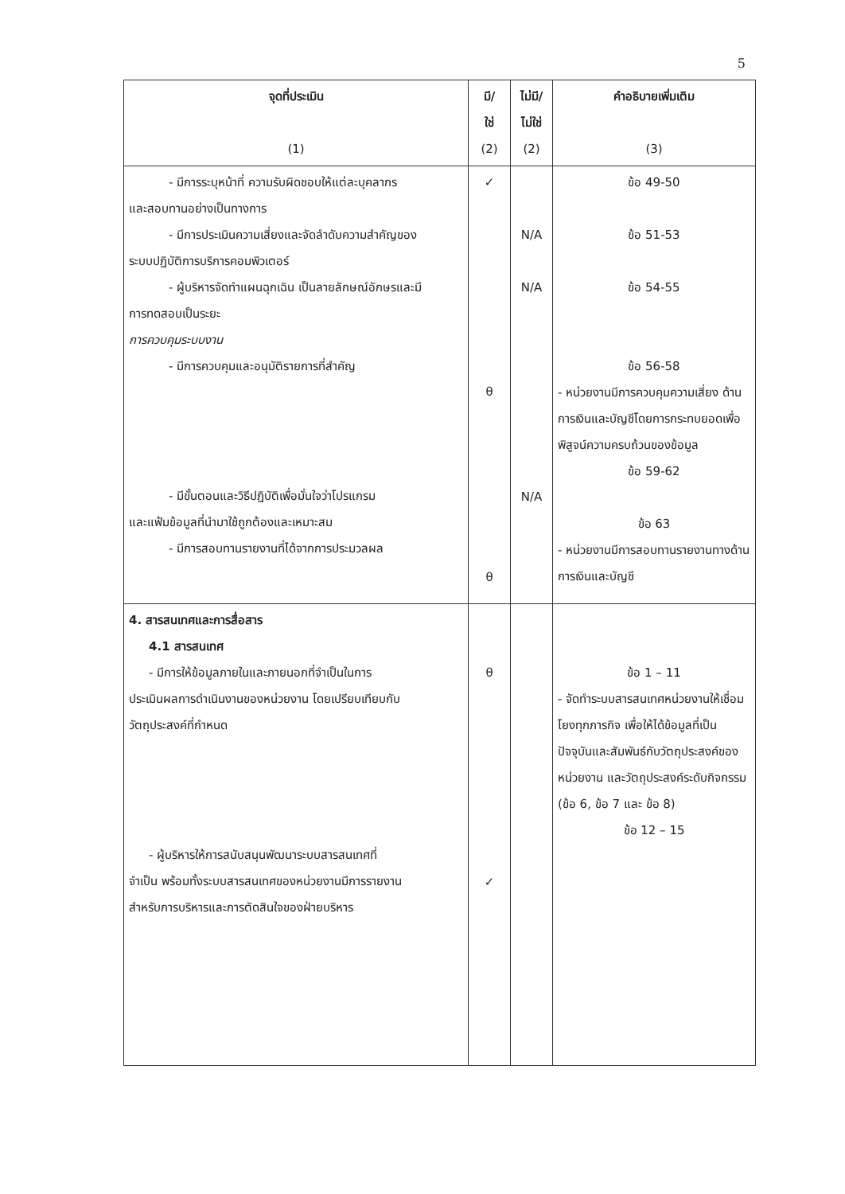5
| จุดที่ประเมิน (1) | มี/ ใช่ (2) | ไม่มี/ ไม่ใช่ (2) | คำอธิบายเพิ่มเติม (3) |
| --- | --- | --- | --- |
| - มีการระบุหน้าที่ ความรับผิดชอบให้แต่ละบุคลากร และสอบทานอย่างเป็นทางการ - มีการประเมินความเสี่ยงและจัดลำดับความสำคัญของ ระบบปฏิบัติการบริการคอมพิวเตอร์ - ผู้บริหารจัดทำแผนฉุกเฉิน เป็นลายลักษณ์อักษรและมี การทดสอบเป็นระยะ การควบคุมระบบงาน - มีการควบคุมและอนุมัติรายการที่สำคัญ - มีขั้นตอนและวิธีปฏิบัติเพื่อมั่นใจว่าโปรแกรม และแฟ้มข้อมูลที่นำมาใช้ถูกต้องและเหมาะสม - มีการสอบทานรายงานที่ได้จากการประมวลผล | ✓ θ θ | N/A N/A N/A | ข้อ 49-50 ข้อ 51-53 ข้อ 54-55 ข้อ 56-58 - หน่วยงานมีการควบคุมความเสี่ยง ด้านการเงินและบัญชีโดยการกระทบยอดเพื่อพิสูจน์ความครบถ้วนของข้อมูล ข้อ 59-62 ข้อ 63 - หน่วยงานมีการสอบทานรายงานทางด้านการเงินและบัญชี |
| 4. สารสนเทศและการสื่อสาร 4.1 สารสนเทศ - มีการให้ข้อมูลภายในและภายนอกที่จำเป็นในการ ประเมินผลการดำเนินงานของหน่วยงาน โดยเปรียบเทียบกับ วัตถุประสงค์ที่กำหนด - ผู้บริหารให้การสนับสนุนพัฒนาระบบสารสนเทศที่ จำเป็น พร้อมทั้งระบบสารสนเทศของหน่วยงานมีการรายงาน สำหรับการบริหารและการตัดสินใจของฝ่ายบริหาร | θ ✓ | | ข้อ 1 – 11 - จัดทำระบบสารสนเทศหน่วยงานให้เชื่อมโยงทุกภารกิจ เพื่อให้ได้ข้อมูลที่เป็นปัจจุบันและสัมพันธ์กับวัตถุประสงค์ของหน่วยงาน และวัตถุประสงค์ระดับกิจกรรม (ข้อ 6, ข้อ 7 และ ข้อ 8) ข้อ 12 – 15 |